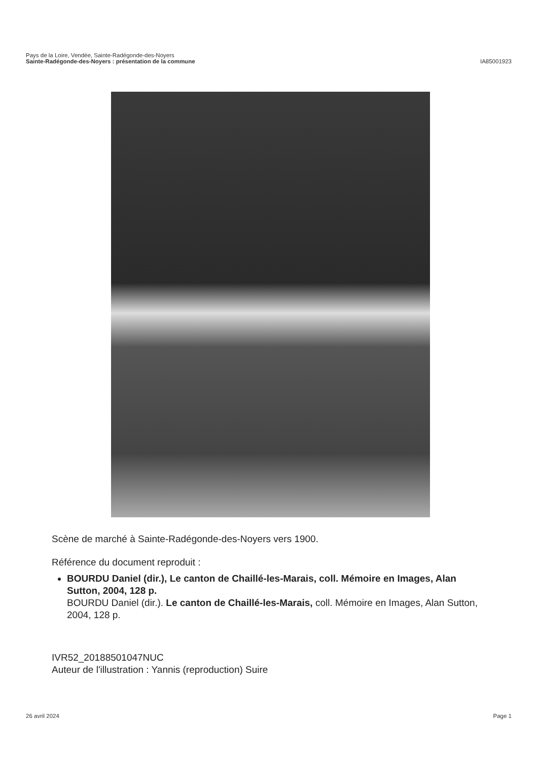Pays de la Loire, Vendée, Sainte-Radégonde-des-Noyers
Sainte-Radégonde-des-Noyers : présentation de la commune
IA85001923
Scène de marché à Sainte-Radégonde-des-Noyers vers 1900.
Référence du document reproduit :
BOURDU Daniel (dir.), Le canton de Chaillé-les-Marais, coll. Mémoire en Images, Alan Sutton, 2004, 128 p.
BOURDU Daniel (dir.). Le canton de Chaillé-les-Marais, coll. Mémoire en Images, Alan Sutton, 2004, 128 p.
IVR52_20188501047NUC
Auteur de l'illustration : Yannis (reproduction) Suire
26 avril 2024 Page 1